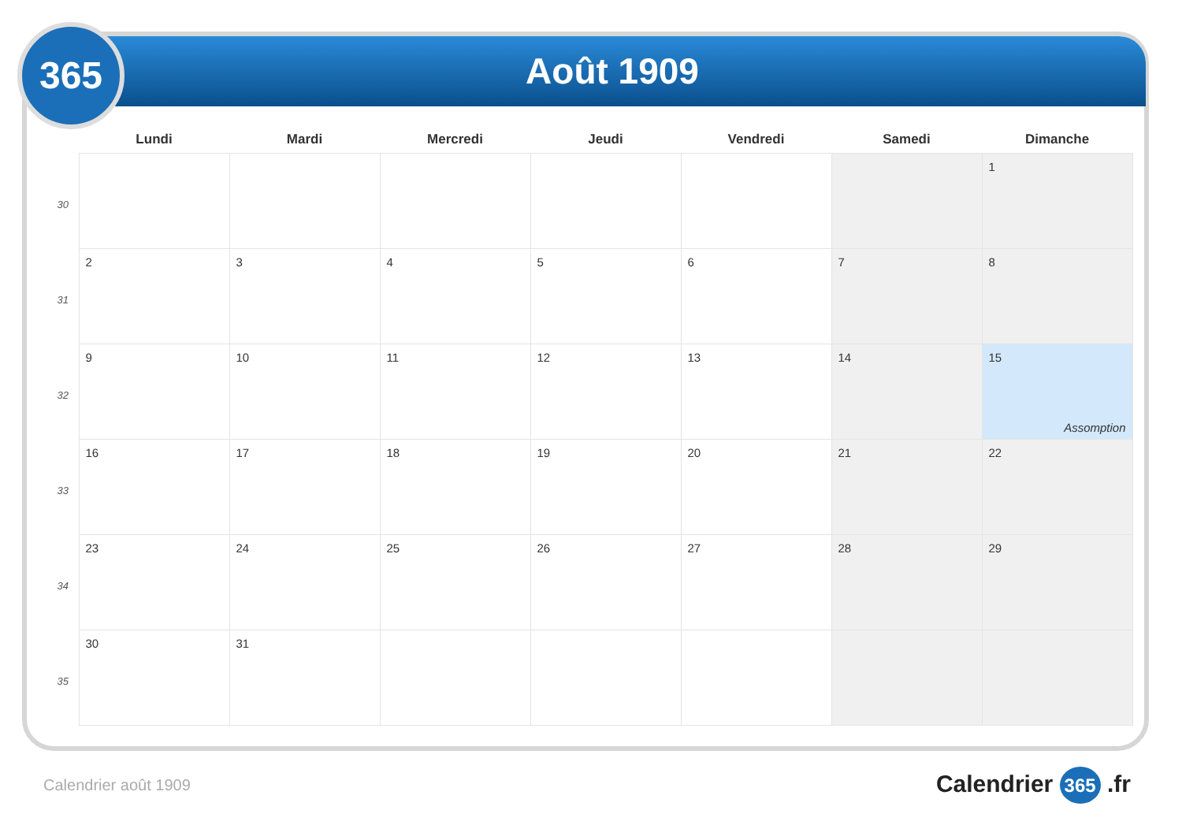Août 1909
365
| | Lundi | Mardi | Mercredi | Jeudi | Vendredi | Samedi | Dimanche |
| --- | --- | --- | --- | --- | --- | --- | --- |
| 30 | | | | | | | 1 |
| 31 | 2 | 3 | 4 | 5 | 6 | 7 | 8 |
| 32 | 9 | 10 | 11 | 12 | 13 | 14 | 15 Assomption |
| 33 | 16 | 17 | 18 | 19 | 20 | 21 | 22 |
| 34 | 23 | 24 | 25 | 26 | 27 | 28 | 29 |
| 35 | 30 | 31 | | | | | |
Calendrier août 1909 Calendrier 365 .fr